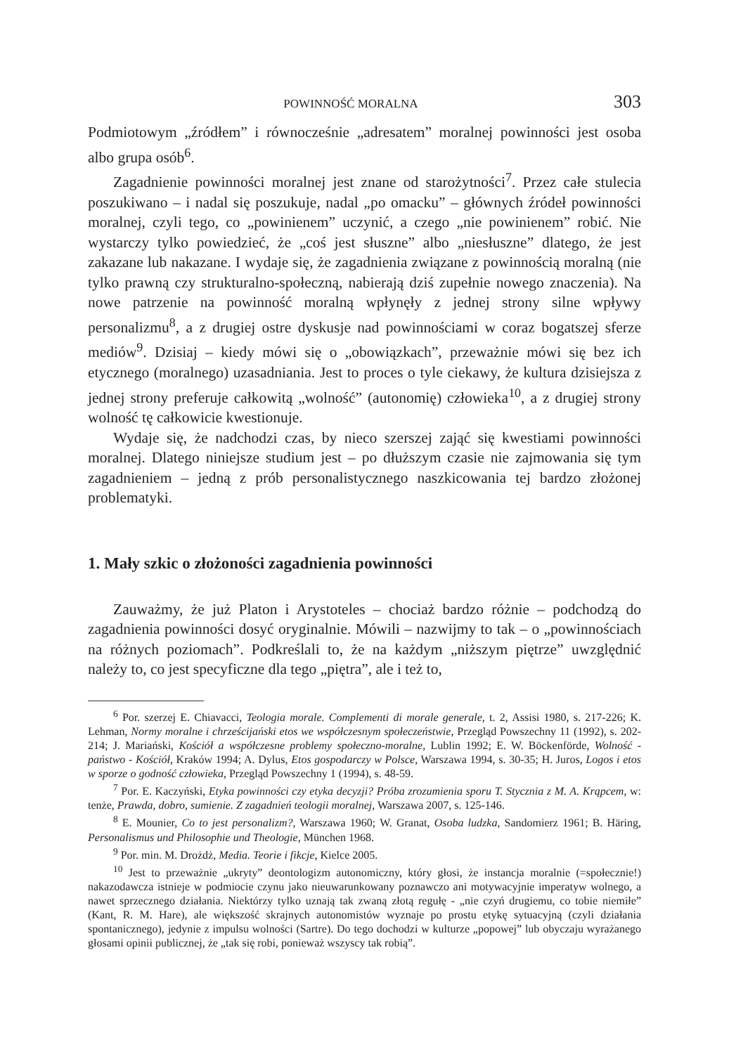POWINNOŚĆ MORALNA 303
Podmiotowym „źródłem” i równocześnie „adresatem” moralnej powinności jest osoba albo grupa osób<sup>6</sup>.
Zagadnienie powinności moralnej jest znane od starożytności<sup>7</sup>. Przez całe stulecia poszukiwano – i nadal się poszukuje, nadal „po omacku” – głównych źródeł powinności moralnej, czyli tego, co „powinienem” uczynić, a czego „nie powinienem” robić. Nie wystarczy tylko powiedzieć, że „coś jest słuszne” albo „niesłuszne” dlatego, że jest zakazane lub nakazane. I wydaje się, że zagadnienia związane z powinnością moralną (nie tylko prawną czy strukturalno-społeczną, nabierają dziś zupełnie nowego znaczenia). Na nowe patrzenie na powinność moralną wpłynęły z jednej strony silne wpływy personalizmu<sup>8</sup>, a z drugiej ostre dyskusje nad powinnościami w coraz bogatszej sferze mediów<sup>9</sup>. Dzisiaj – kiedy mówi się o „obowiązkach”, przeważnie mówi się bez ich etycznego (moralnego) uzasadniania. Jest to proces o tyle ciekawy, że kultura dzisiejsza z jednej strony preferuje całkowitą „wolność” (autonomię) człowieka<sup>10</sup>, a z drugiej strony wolność tę całkowicie kwestionuje.
Wydaje się, że nadchodzi czas, by nieco szerszej zająć się kwestiami powinności moralnej. Dlatego niniejsze studium jest – po dłuższym czasie nie zajmowania się tym zagadnieniem – jedną z prób personalistycznego naszkicowania tej bardzo złożonej problematyki.
1. Mały szkic o złożoności zagadnienia powinności
Zauważmy, że już Platon i Arystoteles – chociaż bardzo różnie – podchodzą do zagadnienia powinności dosyć oryginalnie. Mówili – nazwijmy to tak – o „powinnościach na różnych poziomach”. Podkreślali to, że na każdym „niższym piętrze” uwzględnić należy to, co jest specyficzne dla tego „piętra”, ale i też to,
<sup>6</sup> Por. szerzej E. Chiavacci, Teologia morale. Complementi di morale generale, t. 2, Assisi 1980, s. 217-226; K. Lehman, Normy moralne i chrześcijański etos we współczesnym społeczeństwie, Przegląd Powszechny 11 (1992), s. 202-214; J. Mariański, Kościół a współczesne problemy społeczno-moralne, Lublin 1992; E. W. Böckenförde, Wolność - państwo - Kościół, Kraków 1994; A. Dylus, Etos gospodarczy w Polsce, Warszawa 1994, s. 30-35; H. Juros, Logos i etos w sporze o godność człowieka, Przegląd Powszechny 1 (1994), s. 48-59.
<sup>7</sup> Por. E. Kaczyński, Etyka powinności czy etyka decyzji? Próba zrozumienia sporu T. Stycznia z M. A. Krąpcem, w: tenże, Prawda, dobro, sumienie. Z zagadnień teologii moralnej, Warszawa 2007, s. 125-146.
<sup>8</sup> E. Mounier, Co to jest personalizm?, Warszawa 1960; W. Granat, Osoba ludzka, Sandomierz 1961; B. Häring, Personalismus und Philosophie und Theologie, München 1968.
<sup>9</sup> Por. min. M. Drożdż, Media. Teorie i fikcje, Kielce 2005.
<sup>10</sup> Jest to przeważnie „ukryty” deontologizm autonomiczny, który głosi, że instancja moralnie (=społecznie!) nakazodawcza istnieje w podmiocie czynu jako nieuwarunkowany poznawczo ani motywacyjnie imperatyw wolnego, a nawet sprzecznego działania. Niektórzy tylko uznają tak zwaną złotą regułę - „nie czyń drugiemu, co tobie niemiłe” (Kant, R. M. Hare), ale większość skrajnych autonomistów wyznaje po prostu etykę sytuacyjną (czyli działania spontanicznego), jedynie z impulsu wolności (Sartre). Do tego dochodzi w kulturze „popowej” lub obyczaju wyrażanego głosami opinii publicznej, że „tak się robi, ponieważ wszyscy tak robią”.